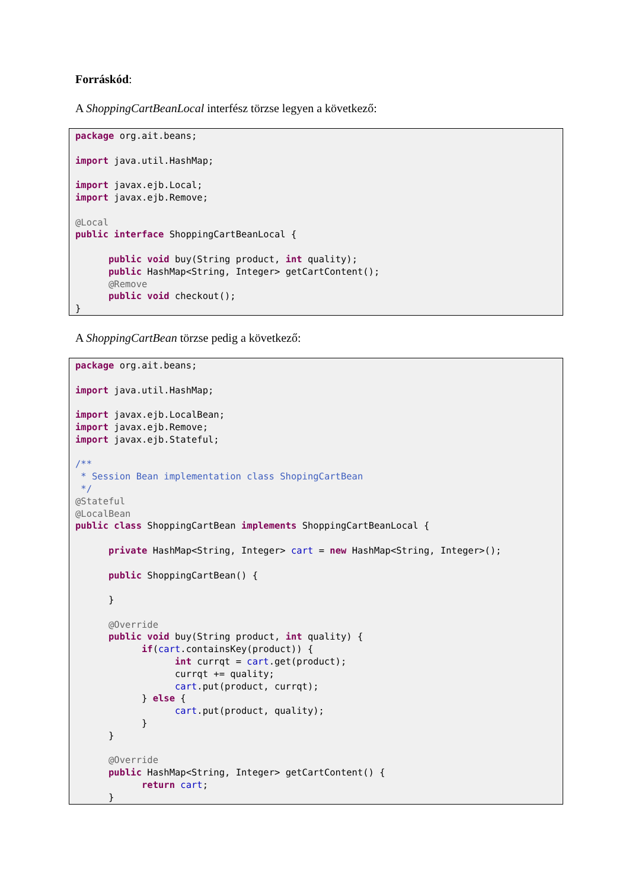Forráskód:
A ShoppingCartBeanLocal interfész törzse legyen a következő:
package org.ait.beans;

import java.util.HashMap;

import javax.ejb.Local;
import javax.ejb.Remove;

@Local
public interface ShoppingCartBeanLocal {

      public void buy(String product, int quality);
      public HashMap<String, Integer> getCartContent();
      @Remove
      public void checkout();
}
A ShoppingCartBean törzse pedig a következő:
package org.ait.beans;

import java.util.HashMap;

import javax.ejb.LocalBean;
import javax.ejb.Remove;
import javax.ejb.Stateful;

/**
 * Session Bean implementation class ShopingCartBean
 */
@Stateful
@LocalBean
public class ShoppingCartBean implements ShoppingCartBeanLocal {

      private HashMap<String, Integer> cart = new HashMap<String, Integer>();

      public ShoppingCartBean() {

      }

      @Override
      public void buy(String product, int quality) {
            if(cart.containsKey(product)) {
                  int currqt = cart.get(product);
                  currqt += quality;
                  cart.put(product, currqt);
            } else {
                  cart.put(product, quality);
            }
      }

      @Override
      public HashMap<String, Integer> getCartContent() {
            return cart;
      }